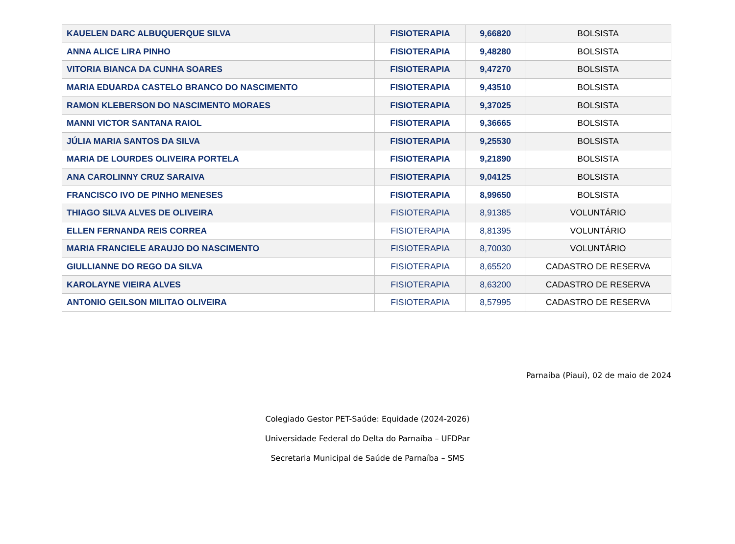| KAUELEN DARC ALBUQUERQUE SILVA | FISIOTERAPIA | 9,66820 | BOLSISTA |
| ANNA ALICE LIRA PINHO | FISIOTERAPIA | 9,48280 | BOLSISTA |
| VITORIA BIANCA DA CUNHA SOARES | FISIOTERAPIA | 9,47270 | BOLSISTA |
| MARIA EDUARDA CASTELO BRANCO DO NASCIMENTO | FISIOTERAPIA | 9,43510 | BOLSISTA |
| RAMON KLEBERSON DO NASCIMENTO MORAES | FISIOTERAPIA | 9,37025 | BOLSISTA |
| MANNI VICTOR SANTANA RAIOL | FISIOTERAPIA | 9,36665 | BOLSISTA |
| JÚLIA MARIA SANTOS DA SILVA | FISIOTERAPIA | 9,25530 | BOLSISTA |
| MARIA DE LOURDES OLIVEIRA PORTELA | FISIOTERAPIA | 9,21890 | BOLSISTA |
| ANA CAROLINNY CRUZ SARAIVA | FISIOTERAPIA | 9,04125 | BOLSISTA |
| FRANCISCO IVO DE PINHO MENESES | FISIOTERAPIA | 8,99650 | BOLSISTA |
| THIAGO SILVA ALVES DE OLIVEIRA | FISIOTERAPIA | 8,91385 | VOLUNTÁRIO |
| ELLEN FERNANDA REIS CORREA | FISIOTERAPIA | 8,81395 | VOLUNTÁRIO |
| MARIA FRANCIELE ARAUJO DO NASCIMENTO | FISIOTERAPIA | 8,70030 | VOLUNTÁRIO |
| GIULLIANNE DO REGO DA SILVA | FISIOTERAPIA | 8,65520 | CADASTRO DE RESERVA |
| KAROLAYNE VIEIRA ALVES | FISIOTERAPIA | 8,63200 | CADASTRO DE RESERVA |
| ANTONIO GEILSON MILITAO OLIVEIRA | FISIOTERAPIA | 8,57995 | CADASTRO DE RESERVA |
Parnaíba (Piauí), 02 de maio de 2024
Colegiado Gestor PET-Saúde: Equidade (2024-2026)
Universidade Federal do Delta do Parnaíba – UFDPar
Secretaria Municipal de Saúde de Parnaíba – SMS